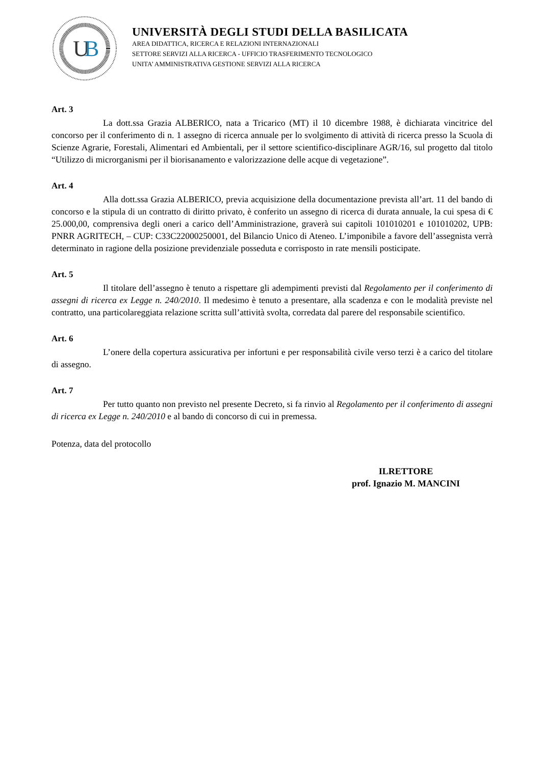U
B
UNIVERSITÀ DEGLI STUDI DELLA BASILICATA
AREA DIDATTICA, RICERCA E RELAZIONI INTERNAZIONALI
SETTORE SERVIZI ALLA RICERCA - UFFICIO TRASFERIMENTO TECNOLOGICO
UNITA’ AMMINISTRATIVA GESTIONE SERVIZI ALLA RICERCA
Art. 3
La dott.ssa Grazia ALBERICO, nata a Tricarico (MT) il 10 dicembre 1988, è dichiarata vincitrice del concorso per il conferimento di n. 1 assegno di ricerca annuale per lo svolgimento di attività di ricerca presso la Scuola di Scienze Agrarie, Forestali, Alimentari ed Ambientali, per il settore scientifico-disciplinare AGR/16, sul progetto dal titolo “Utilizzo di microrganismi per il biorisanamento e valorizzazione delle acque di vegetazione”.
Art. 4
Alla dott.ssa Grazia ALBERICO, previa acquisizione della documentazione prevista all’art. 11 del bando di concorso e la stipula di un contratto di diritto privato, è conferito un assegno di ricerca di durata annuale, la cui spesa di € 25.000,00, comprensiva degli oneri a carico dell’Amministrazione, graverà sui capitoli 101010201 e 101010202, UPB: PNRR AGRITECH, – CUP: C33C22000250001, del Bilancio Unico di Ateneo. L’imponibile a favore dell’assegnista verrà determinato in ragione della posizione previdenziale posseduta e corrisposto in rate mensili posticipate.
Art. 5
Il titolare dell’assegno è tenuto a rispettare gli adempimenti previsti dal Regolamento per il conferimento di assegni di ricerca ex Legge n. 240/2010. Il medesimo è tenuto a presentare, alla scadenza e con le modalità previste nel contratto, una particolareggiata relazione scritta sull’attività svolta, corredata dal parere del responsabile scientifico.
Art. 6
L’onere della copertura assicurativa per infortuni e per responsabilità civile verso terzi è a carico del titolare di assegno.
Art. 7
Per tutto quanto non previsto nel presente Decreto, si fa rinvio al Regolamento per il conferimento di assegni di ricerca ex Legge n. 240/2010 e al bando di concorso di cui in premessa.
Potenza, data del protocollo
ILRETTORE
prof. Ignazio M. MANCINI